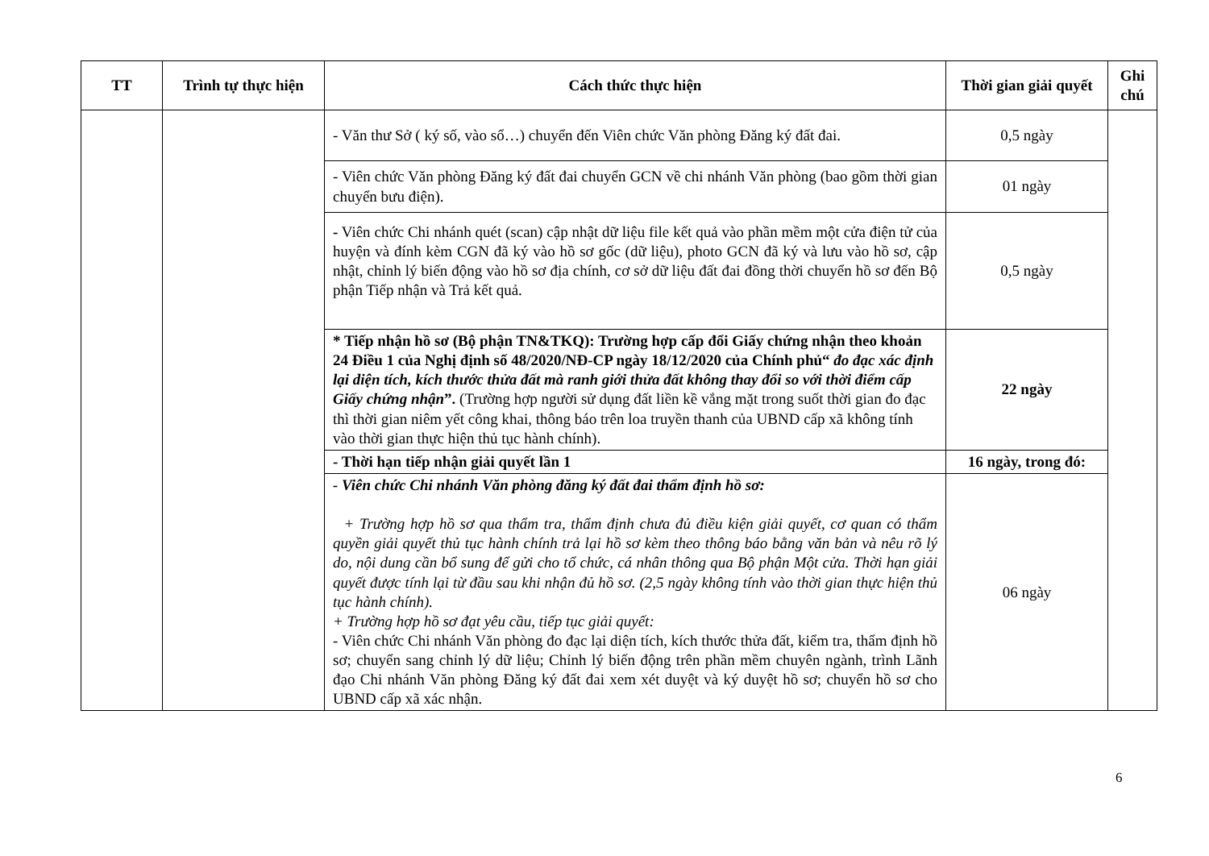| TT | Trình tự thực hiện | Cách thức thực hiện | Thời gian giải quyết | Ghi chú |
| --- | --- | --- | --- | --- |
| | | - Văn thư Sở ( ký số, vào sổ…) chuyển đến Viên chức Văn phòng Đăng ký đất đai. | 0,5 ngày | |
| | | - Viên chức Văn phòng Đăng ký đất đai chuyển GCN về chi nhánh Văn phòng (bao gồm thời gian chuyển bưu điện). | 01 ngày | |
| | | - Viên chức Chi nhánh quét (scan) cập nhật dữ liệu file kết quả vào phần mềm một cửa điện tử của huyện và đính kèm CGN đã ký vào hồ sơ gốc (dữ liệu), photo GCN đã ký và lưu vào hồ sơ, cập nhật, chỉnh lý biến động vào hồ sơ địa chính, cơ sở dữ liệu đất đai đồng thời chuyển hồ sơ đến Bộ phận Tiếp nhận và Trả kết quả. | 0,5 ngày | |
| | | * Tiếp nhận hồ sơ (Bộ phận TN&TKQ): Trường hợp cấp đổi Giấy chứng nhận theo khoản 24 Điều 1 của Nghị định số 48/2020/NĐ-CP ngày 18/12/2020 của Chính phủ“ đo đạc xác định lại diện tích, kích thước thửa đất mà ranh giới thửa đất không thay đổi so với thời điểm cấp Giấy chứng nhận ”. (Trường hợp người sử dụng đất liền kề vắng mặt trong suốt thời gian đo đạc thì thời gian niêm yết công khai, thông báo trên loa truyền thanh của UBND cấp xã không tính vào thời gian thực hiện thủ tục hành chính). | 22 ngày | |
| | | - Thời hạn tiếp nhận giải quyết lần 1 | 16 ngày, trong đó: | |
| | | - Viên chức Chi nhánh Văn phòng đăng ký đất đai thẩm định hồ sơ: + Trường hợp hồ sơ qua thẩm tra, thẩm định chưa đủ điều kiện giải quyết, cơ quan có thẩm quyền giải quyết thủ tục hành chính trả lại hồ sơ kèm theo thông báo bằng văn bản và nêu rõ lý do, nội dung cần bổ sung để gửi cho tổ chức, cá nhân thông qua Bộ phận Một cửa. Thời hạn giải quyết được tính lại từ đầu sau khi nhận đủ hồ sơ. (2,5 ngày không tính vào thời gian thực hiện thủ tục hành chính). + Trường hợp hồ sơ đạt yêu cầu, tiếp tục giải quyết: - Viên chức Chi nhánh Văn phòng đo đạc lại diện tích, kích thước thửa đất, kiểm tra, thẩm định hồ sơ; chuyển sang chỉnh lý dữ liệu; Chỉnh lý biến động trên phần mềm chuyên ngành, trình Lãnh đạo Chi nhánh Văn phòng Đăng ký đất đai xem xét duyệt và ký duyệt hồ sơ; chuyển hồ sơ cho UBND cấp xã xác nhận. | 06 ngày | |
6